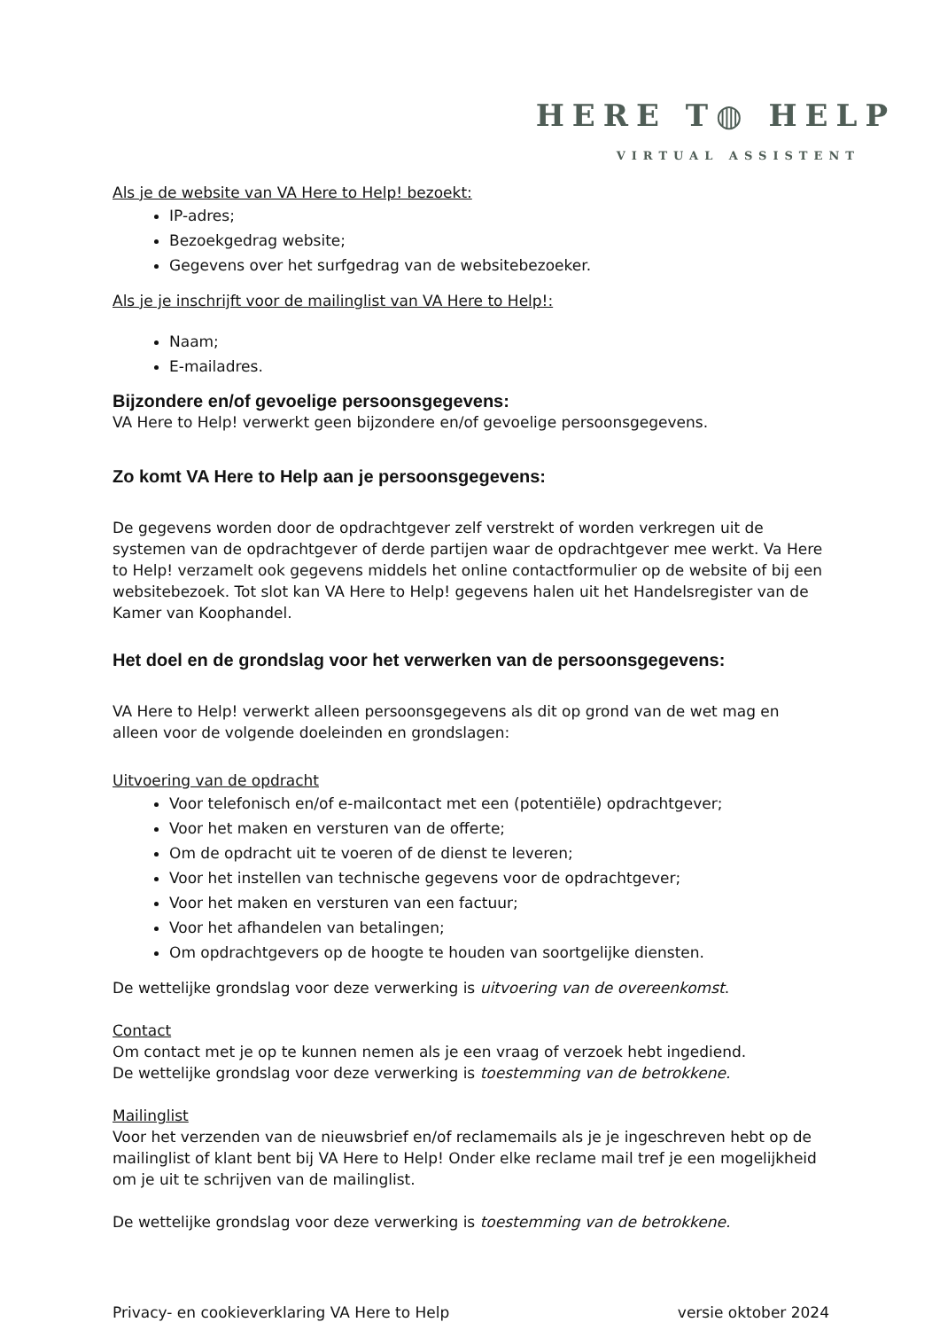HERE T◍ HELP
VIRTUAL ASSISTENT
Als je de website van VA Here to Help! bezoekt:
IP-adres;
Bezoekgedrag website;
Gegevens over het surfgedrag van de websitebezoeker.
Als je je inschrijft voor de mailinglist van VA Here to Help!:
Naam;
E-mailadres.
Bijzondere en/of gevoelige persoonsgegevens:
VA Here to Help! verwerkt geen bijzondere en/of gevoelige persoonsgegevens.
Zo komt VA Here to Help aan je persoonsgegevens:
De gegevens worden door de opdrachtgever zelf verstrekt of worden verkregen uit de systemen van de opdrachtgever of derde partijen waar de opdrachtgever mee werkt. Va Here to Help! verzamelt ook gegevens middels het online contactformulier op de website of bij een websitebezoek. Tot slot kan VA Here to Help! gegevens halen uit het Handelsregister van de Kamer van Koophandel.
Het doel en de grondslag voor het verwerken van de persoonsgegevens:
VA Here to Help! verwerkt alleen persoonsgegevens als dit op grond van de wet mag en alleen voor de volgende doeleinden en grondslagen:
Uitvoering van de opdracht
Voor telefonisch en/of e-mailcontact met een (potentiële) opdrachtgever;
Voor het maken en versturen van de offerte;
Om de opdracht uit te voeren of de dienst te leveren;
Voor het instellen van technische gegevens voor de opdrachtgever;
Voor het maken en versturen van een factuur;
Voor het afhandelen van betalingen;
Om opdrachtgevers op de hoogte te houden van soortgelijke diensten.
De wettelijke grondslag voor deze verwerking is uitvoering van de overeenkomst.
Contact
Om contact met je op te kunnen nemen als je een vraag of verzoek hebt ingediend.
De wettelijke grondslag voor deze verwerking is toestemming van de betrokkene.
Mailinglist
Voor het verzenden van de nieuwsbrief en/of reclamemails als je je ingeschreven hebt op de mailinglist of klant bent bij VA Here to Help! Onder elke reclame mail tref je een mogelijkheid om je uit te schrijven van de mailinglist.
De wettelijke grondslag voor deze verwerking is toestemming van de betrokkene.
Privacy- en cookieverklaring VA Here to Help versie oktober 2024